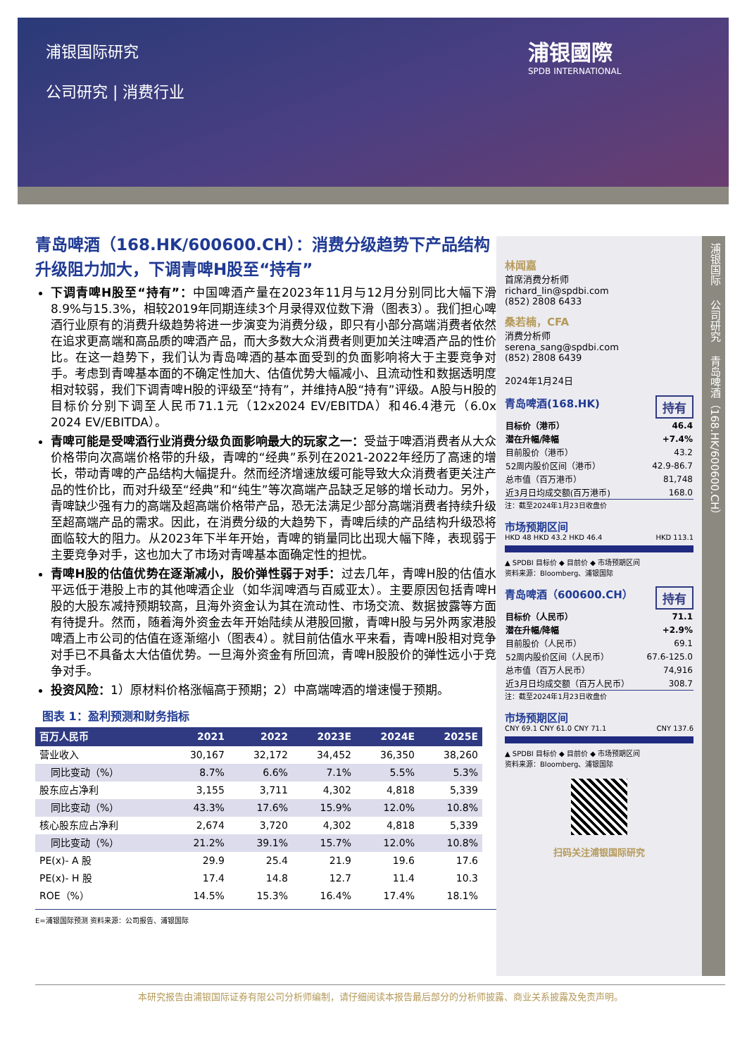浦银国际研究
公司研究 | 消费行业
浦银國際
SPDB INTERNATIONAL
青岛啤酒（168.HK/600600.CH）：消费分级趋势下产品结构升级阻力加大，下调青啤H股至“持有”
下调青啤H股至“持有”：中国啤酒产量在2023年11月与12月分别同比大幅下滑8.9%与15.3%，相较2019年同期连续3个月录得双位数下滑（图表3）。我们担心啤酒行业原有的消费升级趋势将进一步演变为消费分级，即只有小部分高端消费者依然在追求更高端和高品质的啤酒产品，而大多数大众消费者则更加关注啤酒产品的性价比。在这一趋势下，我们认为青岛啤酒的基本面受到的负面影响将大于主要竞争对手。考虑到青啤基本面的不确定性加大、估值优势大幅减小、且流动性和数据透明度相对较弱，我们下调青啤H股的评级至“持有”，并维持A股“持有”评级。A股与H股的目标价分别下调至人民币71.1元（12x2024 EV/EBITDA）和46.4港元（6.0x 2024 EV/EBITDA）。
青啤可能是受啤酒行业消费分级负面影响最大的玩家之一：受益于啤酒消费者从大众价格带向次高端价格带的升级，青啤的“经典”系列在2021-2022年经历了高速的增长，带动青啤的产品结构大幅提升。然而经济增速放缓可能导致大众消费者更关注产品的性价比，而对升级至“经典”和“纯生”等次高端产品缺乏足够的增长动力。另外，青啤缺少强有力的高端及超高端价格带产品，恐无法满足少部分高端消费者持续升级至超高端产品的需求。因此，在消费分级的大趋势下，青啤后续的产品结构升级恐将面临较大的阻力。从2023年下半年开始，青啤的销量同比出现大幅下降，表现弱于主要竞争对手，这也加大了市场对青啤基本面确定性的担忧。
青啤H股的估值优势在逐渐减小，股价弹性弱于对手：过去几年，青啤H股的估值水平远低于港股上市的其他啤酒企业（如华润啤酒与百威亚太）。主要原因包括青啤H股的大股东减持预期较高，且海外资金认为其在流动性、市场交流、数据披露等方面有待提升。然而，随着海外资金去年开始陆续从港股回撤，青啤H股与另外两家港股啤酒上市公司的估值在逐渐缩小（图表4）。就目前估值水平来看，青啤H股相对竞争对手已不具备太大估值优势。一旦海外资金有所回流，青啤H股股价的弹性远小于竞争对手。
投资风险：1）原材料价格涨幅高于预期；2）中高端啤酒的增速慢于预期。
图表 1：盈利预测和财务指标
| 百万人民币 | 2021 | 2022 | 2023E | 2024E | 2025E |
| --- | --- | --- | --- | --- | --- |
| 营业收入 | 30,167 | 32,172 | 34,452 | 36,350 | 38,260 |
| 同比变动（%） | 8.7% | 6.6% | 7.1% | 5.5% | 5.3% |
| 股东应占净利 | 3,155 | 3,711 | 4,302 | 4,818 | 5,339 |
| 同比变动（%） | 43.3% | 17.6% | 15.9% | 12.0% | 10.8% |
| 核心股东应占净利 | 2,674 | 3,720 | 4,302 | 4,818 | 5,339 |
| 同比变动（%） | 21.2% | 39.1% | 15.7% | 12.0% | 10.8% |
| PE(x)- A 股 | 29.9 | 25.4 | 21.9 | 19.6 | 17.6 |
| PE(x)- H 股 | 17.4 | 14.8 | 12.7 | 11.4 | 10.3 |
| ROE（%） | 14.5% | 15.3% | 16.4% | 17.4% | 18.1% |
E=浦银国际预测 资料来源：公司报告、浦银国际
林闻嘉
首席消费分析师
richard_lin@spdbi.com
(852) 2808 6433
桑若楠，CFA
消费分析师
serena_sang@spdbi.com
(852) 2808 6439
2024年1月24日
持有 青岛啤酒(168.HK)
| 目标价（港币） | 46.4 |
| 潜在升幅/降幅 | +7.4% |
| 目前股价（港币） | 43.2 |
| 52周内股价区间（港币） | 42.9-86.7 |
| 总市值（百万港币） | 81,748 |
| 近3月日均成交额(百万港币) | 168.0 |
注：截至2024年1月23日收盘价
市场预期区间
HKD 48 HKD 43.2 HKD 46.4 HKD 113.1
▲ SPDBI 目标价 ◆ 目前价 ◆ 市场预期区间
资料来源：Bloomberg、浦银国际
持有 青岛啤酒（600600.CH）
| 目标价（人民币） | 71.1 |
| 潜在升幅/降幅 | +2.9% |
| 目前股价（人民币） | 69.1 |
| 52周内股价区间（人民币） | 67.6-125.0 |
| 总市值（百万人民币） | 74,916 |
| 近3月日均成交额（百万人民币） | 308.7 |
注：截至2024年1月23日收盘价
市场预期区间
CNY 69.1 CNY 61.0 CNY 71.1 CNY 137.6
▲ SPDBI 目标价 ◆ 目前价 ◆ 市场预期区间
资料来源：Bloomberg、浦银国际
扫码关注浦银国际研究
浦银国际
公司研究
青岛啤酒（168.HK/600600.CH）
本研究报告由浦银国际证券有限公司分析师编制，请仔细阅读本报告最后部分的分析师披露、商业关系披露及免责声明。